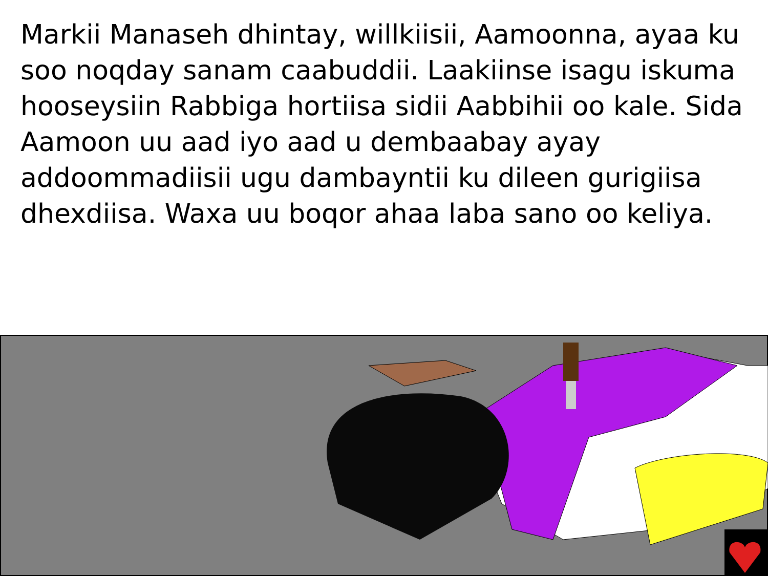Markii Manaseh dhintay, willkiisii, Aamoonna, ayaa ku soo noqday sanam caabuddii. Laakiinse isagu iskuma hooseysiin Rabbiga hortiisa sidii Aabbihii oo kale. Sida Aamoon uu aad iyo aad u dembaabay ayay addoommadiisii ugu dambayntii ku dileen gurigiisa dhexdiisa. Waxa uu boqor ahaa laba sano oo keliya.